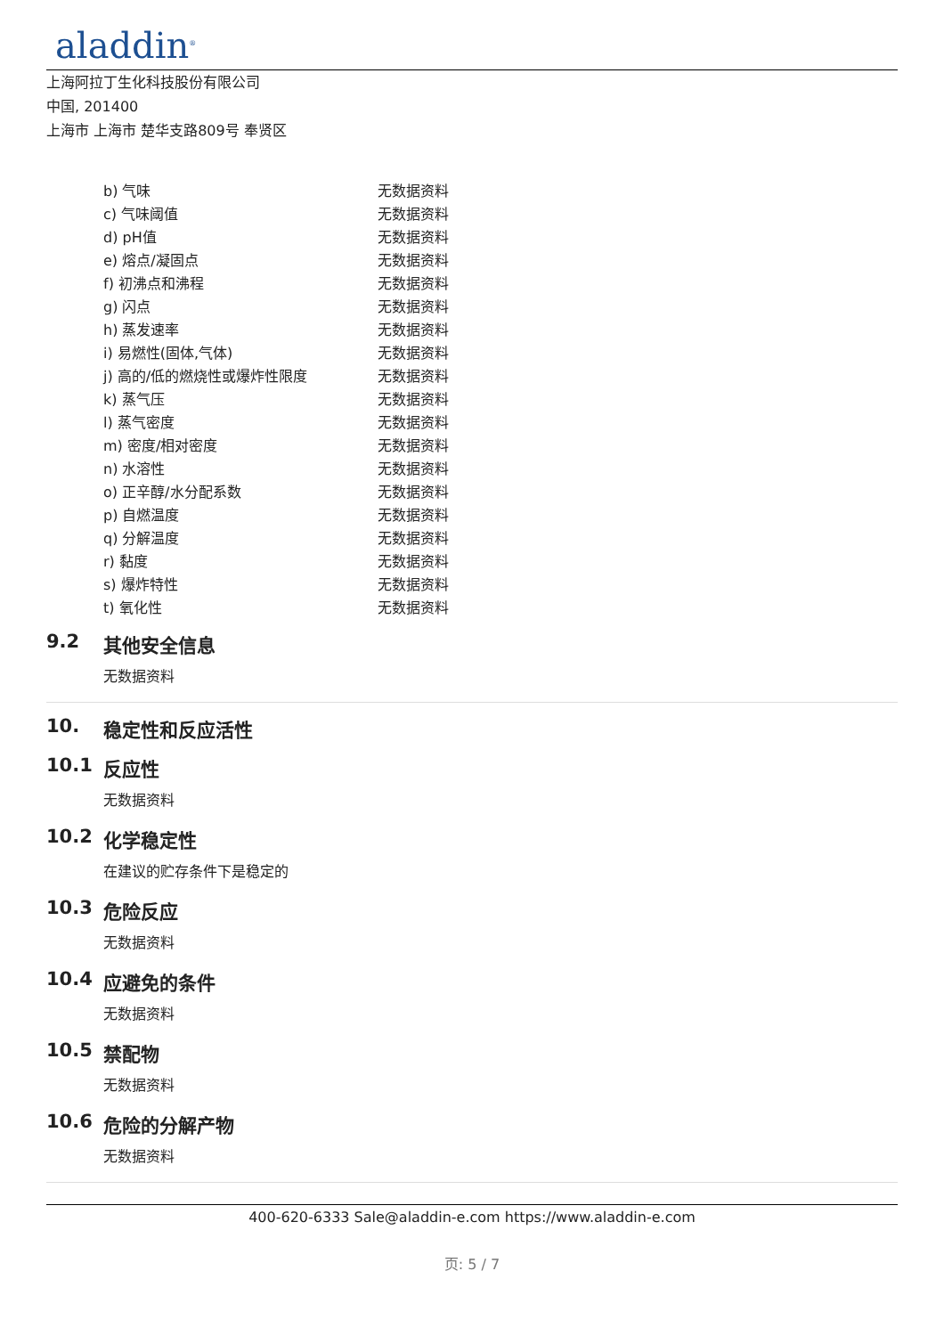aladdin<sup>®</sup>
上海阿拉丁生化科技股份有限公司
中国, 201400
上海市 上海市 楚华支路809号 奉贤区
| b) 气味 | 无数据资料 |
| c) 气味阈值 | 无数据资料 |
| d) pH值 | 无数据资料 |
| e) 熔点/凝固点 | 无数据资料 |
| f) 初沸点和沸程 | 无数据资料 |
| g) 闪点 | 无数据资料 |
| h) 蒸发速率 | 无数据资料 |
| i) 易燃性(固体,气体) | 无数据资料 |
| j) 高的/低的燃烧性或爆炸性限度 | 无数据资料 |
| k) 蒸气压 | 无数据资料 |
| l) 蒸气密度 | 无数据资料 |
| m) 密度/相对密度 | 无数据资料 |
| n) 水溶性 | 无数据资料 |
| o) 正辛醇/水分配系数 | 无数据资料 |
| p) 自燃温度 | 无数据资料 |
| q) 分解温度 | 无数据资料 |
| r) 黏度 | 无数据资料 |
| s) 爆炸特性 | 无数据资料 |
| t) 氧化性 | 无数据资料 |
9.2 其他安全信息
无数据资料
10. 稳定性和反应活性
10.1 反应性
无数据资料
10.2 化学稳定性
在建议的贮存条件下是稳定的
10.3 危险反应
无数据资料
10.4 应避免的条件
无数据资料
10.5 禁配物
无数据资料
10.6 危险的分解产物
无数据资料
400-620-6333 Sale@aladdin-e.com https://www.aladdin-e.com
页: 5 / 7